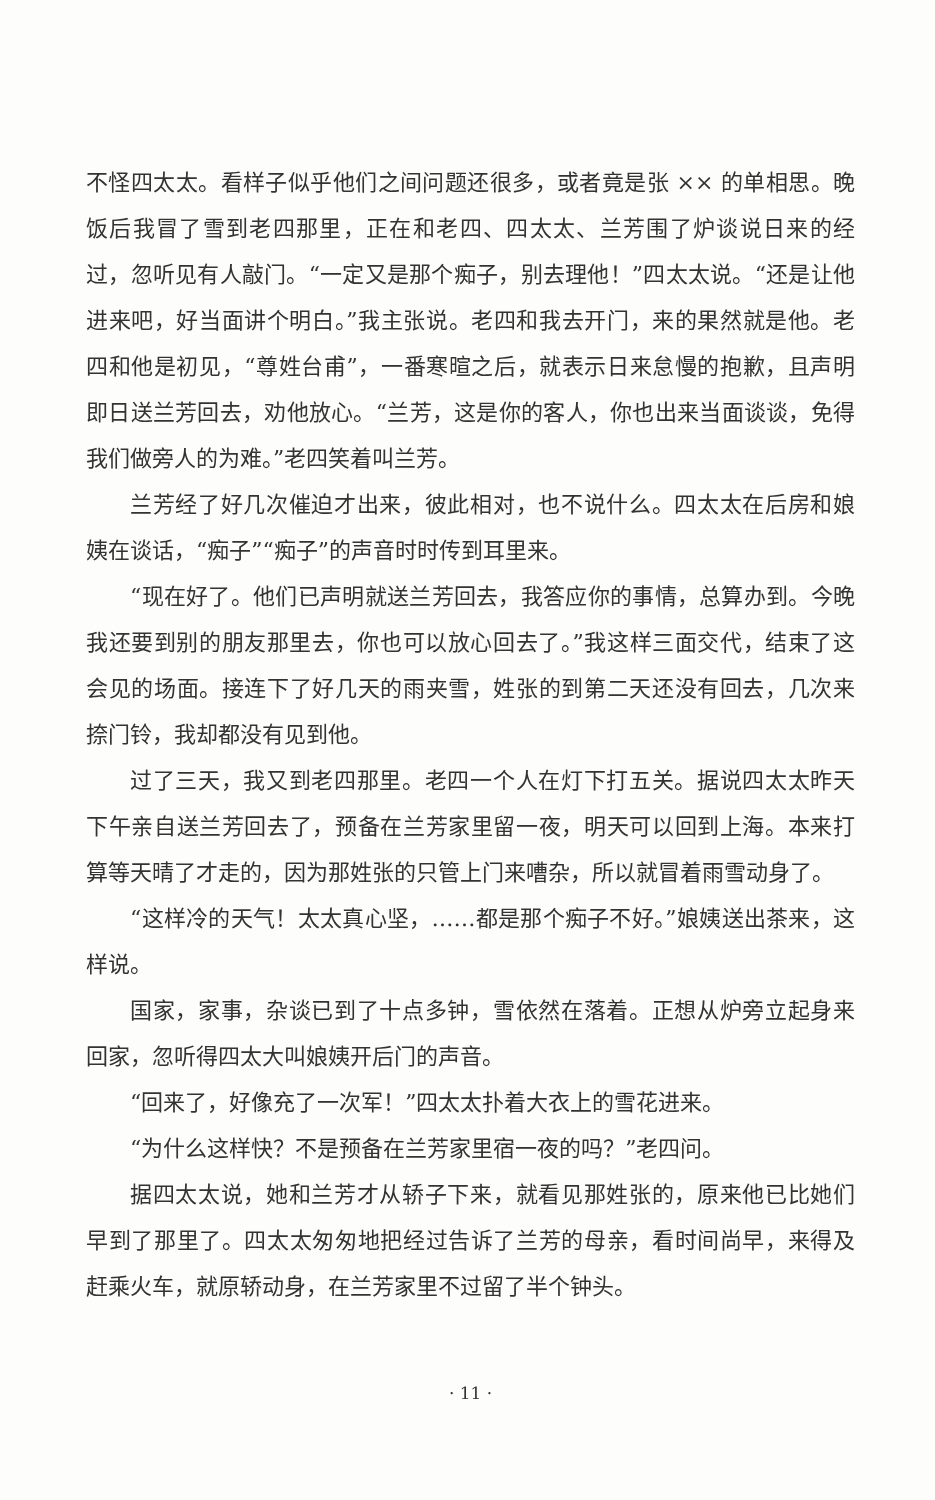不怪四太太。看样子似乎他们之间问题还很多，或者竟是张 ×× 的单相思。晚饭后我冒了雪到老四那里，正在和老四、四太太、兰芳围了炉谈说日来的经过，忽听见有人敲门。“一定又是那个痴子，别去理他！”四太太说。“还是让他进来吧，好当面讲个明白。”我主张说。老四和我去开门，来的果然就是他。老四和他是初见，“尊姓台甫”，一番寒暄之后，就表示日来怠慢的抱歉，且声明即日送兰芳回去，劝他放心。“兰芳，这是你的客人，你也出来当面谈谈，免得我们做旁人的为难。”老四笑着叫兰芳。
兰芳经了好几次催迫才出来，彼此相对，也不说什么。四太太在后房和娘姨在谈话，“痴子”“痴子”的声音时时传到耳里来。
“现在好了。他们已声明就送兰芳回去，我答应你的事情，总算办到。今晚我还要到别的朋友那里去，你也可以放心回去了。”我这样三面交代，结束了这会见的场面。接连下了好几天的雨夹雪，姓张的到第二天还没有回去，几次来捺门铃，我却都没有见到他。
过了三天，我又到老四那里。老四一个人在灯下打五关。据说四太太昨天下午亲自送兰芳回去了，预备在兰芳家里留一夜，明天可以回到上海。本来打算等天晴了才走的，因为那姓张的只管上门来嘈杂，所以就冒着雨雪动身了。
“这样冷的天气！太太真心坚，……都是那个痴子不好。”娘姨送出茶来，这样说。
国家，家事，杂谈已到了十点多钟，雪依然在落着。正想从炉旁立起身来回家，忽听得四太大叫娘姨开后门的声音。
“回来了，好像充了一次军！”四太太扑着大衣上的雪花进来。
“为什么这样快？不是预备在兰芳家里宿一夜的吗？”老四问。
据四太太说，她和兰芳才从轿子下来，就看见那姓张的，原来他已比她们早到了那里了。四太太匆匆地把经过告诉了兰芳的母亲，看时间尚早，来得及赶乘火车，就原轿动身，在兰芳家里不过留了半个钟头。
· 11 ·